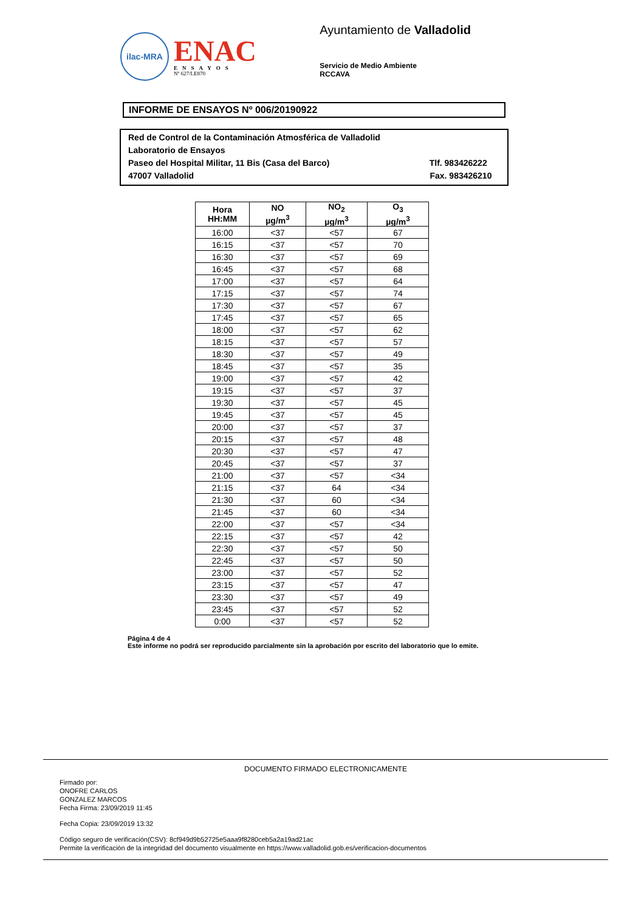ilac-MRA
ENAC
ENSAYOS
Nº 627/LE870
Ayuntamiento de Valladolid
Servicio de Medio Ambiente
RCCAVA
INFORME DE ENSAYOS Nº 006/20190922
Red de Control de la Contaminación Atmosférica de Valladolid
Laboratorio de Ensayos
Paseo del Hospital Militar, 11 Bis (Casa del Barco) Tlf. 983426222
47007 Valladolid Fax. 983426210
| Hora HH:MM | NO µg/m<sup>3</sup> | NO<sub>2</sub> µg/m<sup>3</sup> | O<sub>3</sub> µg/m<sup>3</sup> |
| --- | --- | --- | --- |
| 16:00 | <37 | <57 | 67 |
| 16:15 | <37 | <57 | 70 |
| 16:30 | <37 | <57 | 69 |
| 16:45 | <37 | <57 | 68 |
| 17:00 | <37 | <57 | 64 |
| 17:15 | <37 | <57 | 74 |
| 17:30 | <37 | <57 | 67 |
| 17:45 | <37 | <57 | 65 |
| 18:00 | <37 | <57 | 62 |
| 18:15 | <37 | <57 | 57 |
| 18:30 | <37 | <57 | 49 |
| 18:45 | <37 | <57 | 35 |
| 19:00 | <37 | <57 | 42 |
| 19:15 | <37 | <57 | 37 |
| 19:30 | <37 | <57 | 45 |
| 19:45 | <37 | <57 | 45 |
| 20:00 | <37 | <57 | 37 |
| 20:15 | <37 | <57 | 48 |
| 20:30 | <37 | <57 | 47 |
| 20:45 | <37 | <57 | 37 |
| 21:00 | <37 | <57 | <34 |
| 21:15 | <37 | 64 | <34 |
| 21:30 | <37 | 60 | <34 |
| 21:45 | <37 | 60 | <34 |
| 22:00 | <37 | <57 | <34 |
| 22:15 | <37 | <57 | 42 |
| 22:30 | <37 | <57 | 50 |
| 22:45 | <37 | <57 | 50 |
| 23:00 | <37 | <57 | 52 |
| 23:15 | <37 | <57 | 47 |
| 23:30 | <37 | <57 | 49 |
| 23:45 | <37 | <57 | 52 |
| 0:00 | <37 | <57 | 52 |
Página 4 de 4
Este informe no podrá ser reproducido parcialmente sin la aprobación por escrito del laboratorio que lo emite.
DOCUMENTO FIRMADO ELECTRONICAMENTE
Firmado por:
ONOFRE CARLOS
GONZALEZ MARCOS
Fecha Firma: 23/09/2019 11:45
Fecha Copia: 23/09/2019 13:32
Código seguro de verificación(CSV): 8cf949d9b52725e5aaa9f8280ceb5a2a19ad21ac
Permite la verificación de la integridad del documento visualmente en https://www.valladolid.gob.es/verificacion-documentos